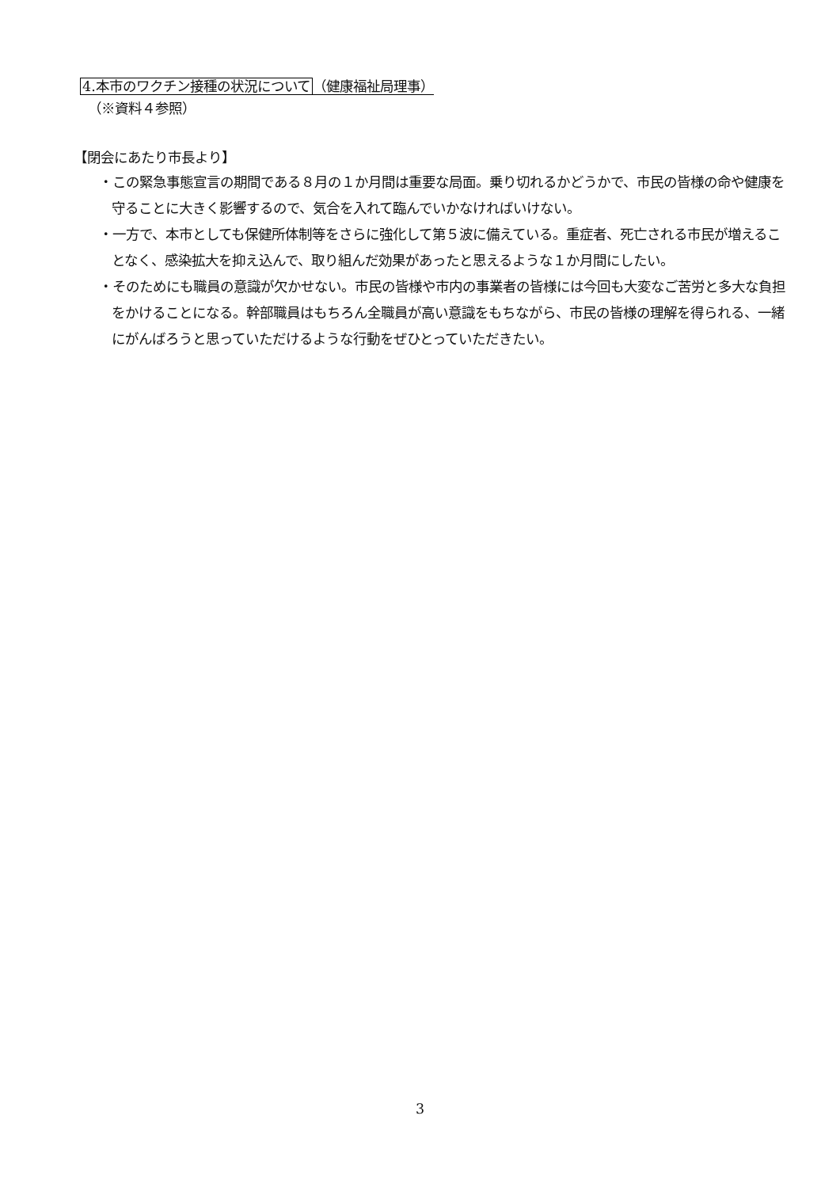4.本市のワクチン接種の状況について（健康福祉局理事）
（※資料４参照）
【閉会にあたり市長より】
・この緊急事態宣言の期間である８月の１か月間は重要な局面。乗り切れるかどうかで、市民の皆様の命や健康を守ることに大きく影響するので、気合を入れて臨んでいかなければいけない。
・一方で、本市としても保健所体制等をさらに強化して第５波に備えている。重症者、死亡される市民が増えることなく、感染拡大を抑え込んで、取り組んだ効果があったと思えるような１か月間にしたい。
・そのためにも職員の意識が欠かせない。市民の皆様や市内の事業者の皆様には今回も大変なご苦労と多大な負担をかけることになる。幹部職員はもちろん全職員が高い意識をもちながら、市民の皆様の理解を得られる、一緒にがんばろうと思っていただけるような行動をぜひとっていただきたい。
3